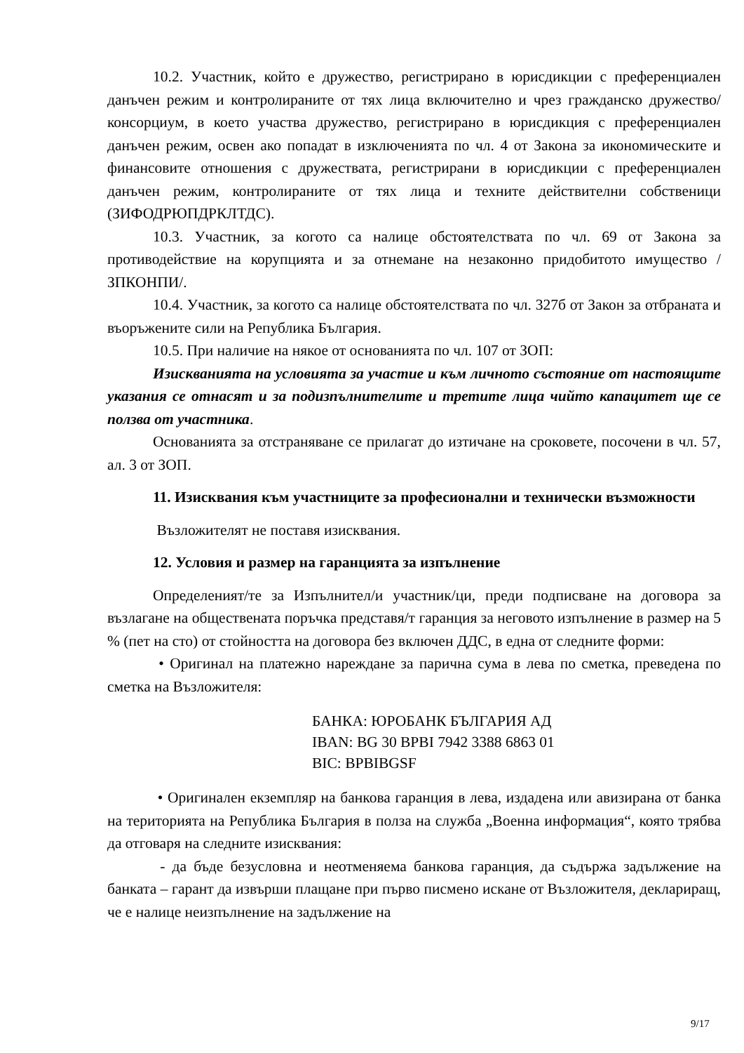10.2. Участник, който е дружество, регистрирано в юрисдикции с преференциален данъчен режим и контролираните от тях лица включително и чрез гражданско дружество/консорциум, в което участва дружество, регистрирано в юрисдикция с преференциален данъчен режим, освен ако попадат в изключенията по чл. 4 от Закона за икономическите и финансовите отношения с дружествата, регистрирани в юрисдикции с преференциален данъчен режим, контролираните от тях лица и техните действителни собственици (ЗИФОДРЮПДРКЛТДС).
10.3. Участник, за когото са налице обстоятелствата по чл. 69 от Закона за противодействие на корупцията и за отнемане на незаконно придобитото имущество /ЗПКОНПИ/.
10.4. Участник, за когото са налице обстоятелствата по чл. 327б от Закон за отбраната и въоръжените сили на Република България.
10.5. При наличие на някое от основанията по чл. 107 от ЗОП:
Изискванията на условията за участие и към личното състояние от настоящите указания се отнасят и за подизпълнителите и третите лица чийто капацитет ще се ползва от участника.
Основанията за отстраняване се прилагат до изтичане на сроковете, посочени в чл. 57, ал. 3 от ЗОП.
11. Изисквания към участниците за професионални и технически възможности
Възложителят не поставя изисквания.
12. Условия и размер на гаранцията за изпълнение
Определеният/те за Изпълнител/и участник/ци, преди подписване на договора за възлагане на обществената поръчка представя/т гаранция за неговото изпълнение в размер на 5 % (пет на сто) от стойността на договора без включен ДДС, в една от следните форми:
• Оригинал на платежно нареждане за парична сума в лева по сметка, преведена по сметка на Възложителя:
БАНКА: ЮРОБАНК БЪЛГАРИЯ АД
IBAN: BG 30 BPBI 7942 3388 6863 01
BIC: BPBIBGSF
• Оригинален екземпляр на банкова гаранция в лева, издадена или авизирана от банка на територията на Република България в полза на служба „Военна информация“, която трябва да отговаря на следните изисквания:
- да бъде безусловна и неотменяема банкова гаранция, да съдържа задължение на банката – гарант да извърши плащане при първо писмено искане от Възложителя, деклариращ, че е налице неизпълнение на задължение на
9/17